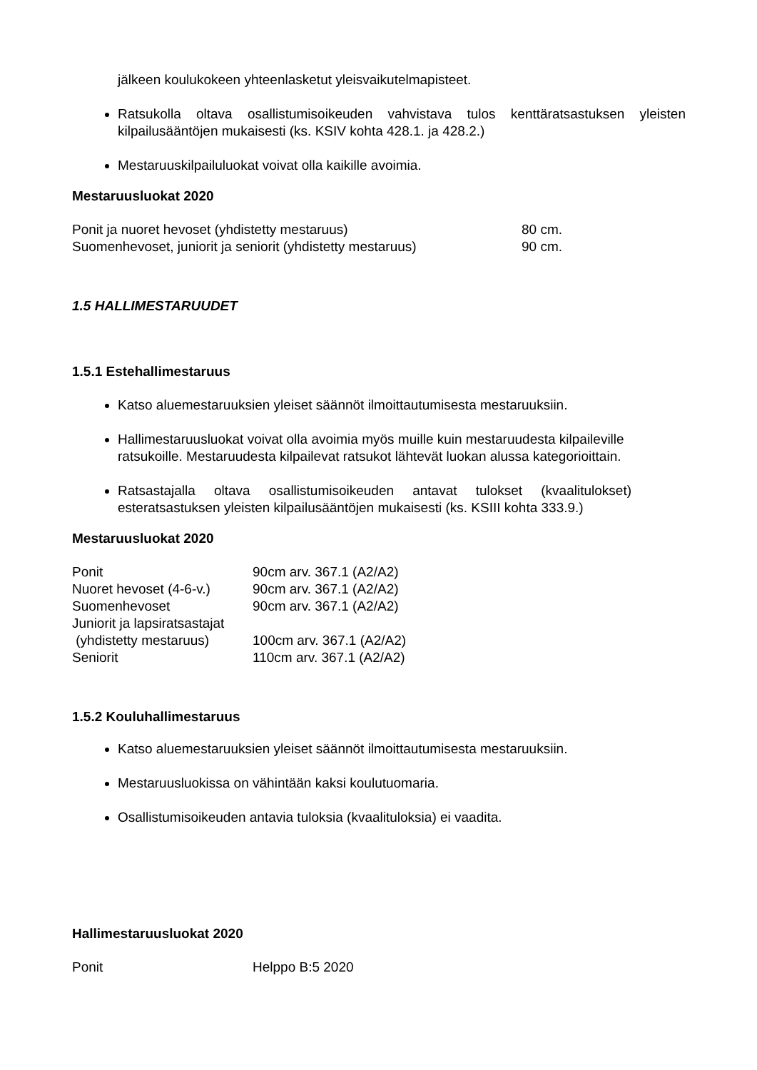jälkeen koulukokeen yhteenlasketut yleisvaikutelmapisteet.
Ratsukolla oltava osallistumisoikeuden vahvistava tulos kenttäratsastuksen yleisten kilpailusääntöjen mukaisesti (ks. KSIV kohta 428.1. ja 428.2.)
Mestaruuskilpailuluokat voivat olla kaikille avoimia.
Mestaruusluokat 2020
| Ponit ja nuoret hevoset (yhdistetty mestaruus) | 80 cm. |
| Suomenhevoset, juniorit ja seniorit (yhdistetty mestaruus) | 90 cm. |
1.5 HALLIMESTARUUDET
1.5.1 Estehallimestaruus
Katso aluemestaruuksien yleiset säännöt ilmoittautumisesta mestaruuksiin.
Hallimestaruusluokat voivat olla avoimia myös muille kuin mestaruudesta kilpaileville ratsukoille. Mestaruudesta kilpailevat ratsukot lähtevät luokan alussa kategorioittain.
Ratsastajalla oltava osallistumisoikeuden antavat tulokset (kvaalitulokset) esteratsastuksen yleisten kilpailusääntöjen mukaisesti (ks. KSIII kohta 333.9.)
Mestaruusluokat 2020
| Ponit | 90cm arv. 367.1 (A2/A2) |
| Nuoret hevoset (4-6-v.) | 90cm arv. 367.1 (A2/A2) |
| Suomenhevoset | 90cm arv. 367.1 (A2/A2) |
| Juniorit ja lapsiratsastajat (yhdistetty mestaruus) | 100cm arv. 367.1 (A2/A2) |
| Seniorit | 110cm arv. 367.1 (A2/A2) |
1.5.2 Kouluhallimestaruus
Katso aluemestaruuksien yleiset säännöt ilmoittautumisesta mestaruuksiin.
Mestaruusluokissa on vähintään kaksi koulutuomaria.
Osallistumisoikeuden antavia tuloksia (kvaalituloksia) ei vaadita.
Hallimestaruusluokat 2020
| Ponit | Helppo B:5 2020 |